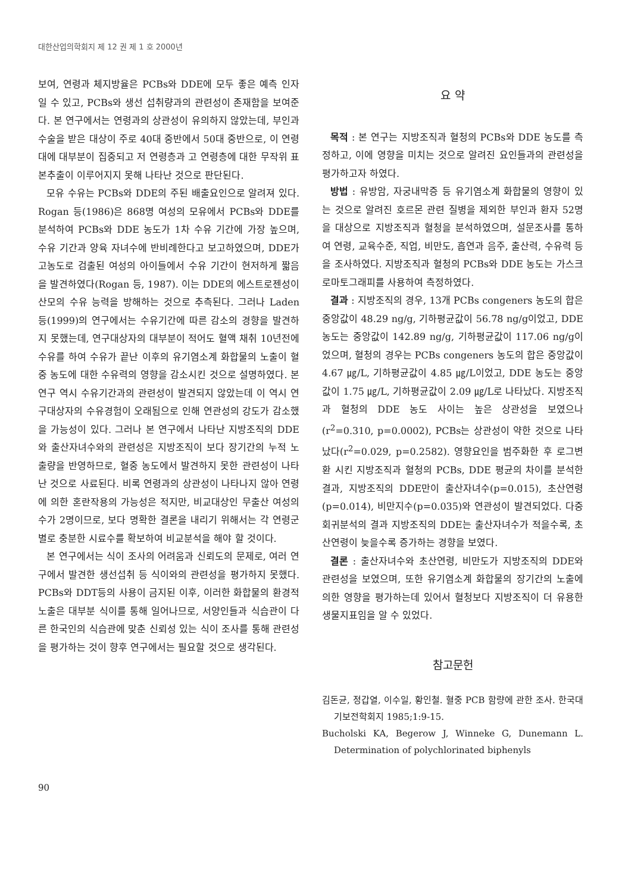대한산업의학회지 제 12 권 제 1 호 2000년
보여, 연령과 체지방율은 PCBs와 DDE에 모두 좋은 예측 인자일 수 있고, PCBs와 생선 섭취량과의 관련성이 존재함을 보여준다. 본 연구에서는 연령과의 상관성이 유의하지 않았는데, 부인과 수술을 받은 대상이 주로 40대 중반에서 50대 중반으로, 이 연령대에 대부분이 집중되고 저 연령층과 고 연령층에 대한 무작위 표본추출이 이루어지지 못해 나타난 것으로 판단된다.
모유 수유는 PCBs와 DDE의 주된 배출요인으로 알려져 있다. Rogan 등(1986)은 868명 여성의 모유에서 PCBs와 DDE를 분석하여 PCBs와 DDE 농도가 1차 수유 기간에 가장 높으며, 수유 기간과 양육 자녀수에 반비례한다고 보고하였으며, DDE가 고농도로 검출된 여성의 아이들에서 수유 기간이 현저하게 짧음을 발견하였다(Rogan 등, 1987). 이는 DDE의 에스트로젠성이 산모의 수유 능력을 방해하는 것으로 추측된다. 그러나 Laden 등(1999)의 연구에서는 수유기간에 따른 감소의 경향을 발견하지 못했는데, 연구대상자의 대부분이 적어도 혈액 채취 10년전에 수유를 하여 수유가 끝난 이후의 유기염소계 화합물의 노출이 혈중 농도에 대한 수유력의 영향을 감소시킨 것으로 설명하였다. 본 연구 역시 수유기간과의 관련성이 발견되지 않았는데 이 역시 연구대상자의 수유경험이 오래됨으로 인해 연관성의 강도가 감소했을 가능성이 있다. 그러나 본 연구에서 나타난 지방조직의 DDE와 출산자녀수와의 관련성은 지방조직이 보다 장기간의 누적 노출량을 반영하므로, 혈중 농도에서 발견하지 못한 관련성이 나타난 것으로 사료된다. 비록 연령과의 상관성이 나타나지 않아 연령에 의한 혼란작용의 가능성은 적지만, 비교대상인 무출산 여성의 수가 2명이므로, 보다 명확한 결론을 내리기 위해서는 각 연령군별로 충분한 시료수를 확보하여 비교분석을 해야 할 것이다.
본 연구에서는 식이 조사의 어려움과 신뢰도의 문제로, 여러 연구에서 발견한 생선섭취 등 식이와의 관련성을 평가하지 못했다. PCBs와 DDT등의 사용이 금지된 이후, 이러한 화합물의 환경적 노출은 대부분 식이를 통해 일어나므로, 서양인들과 식습관이 다른 한국인의 식습관에 맞춘 신뢰성 있는 식이 조사를 통해 관련성을 평가하는 것이 향후 연구에서는 필요할 것으로 생각된다.
요 약
목적 : 본 연구는 지방조직과 혈청의 PCBs와 DDE 농도를 측정하고, 이에 영향을 미치는 것으로 알려진 요인들과의 관련성을 평가하고자 하였다.
방법 : 유방암, 자궁내막증 등 유기염소계 화합물의 영향이 있는 것으로 알려진 호르몬 관련 질병을 제외한 부인과 환자 52명을 대상으로 지방조직과 혈청을 분석하였으며, 설문조사를 통하여 연령, 교육수준, 직업, 비만도, 흡연과 음주, 출산력, 수유력 등을 조사하였다. 지방조직과 혈청의 PCBs와 DDE 농도는 가스크로마토그래피를 사용하여 측정하였다.
결과 : 지방조직의 경우, 13개 PCBs congeners 농도의 합은 중앙값이 48.29 ng/g, 기하평균값이 56.78 ng/g이었고, DDE 농도는 중앙값이 142.89 ng/g, 기하평균값이 117.06 ng/g이었으며, 혈청의 경우는 PCBs congeners 농도의 합은 중앙값이 4.67 ㎍/L, 기하평균값이 4.85 ㎍/L이었고, DDE 농도는 중앙값이 1.75 ㎍/L, 기하평균값이 2.09 ㎍/L로 나타났다. 지방조직과 혈청의 DDE 농도 사이는 높은 상관성을 보였으나(r<sup>2</sup>=0.310, p=0.0002), PCBs는 상관성이 약한 것으로 나타났다(r<sup>2</sup>=0.029, p=0.2582). 영향요인을 범주화한 후 로그변환 시킨 지방조직과 혈청의 PCBs, DDE 평균의 차이를 분석한 결과, 지방조직의 DDE만이 출산자녀수(p=0.015), 초산연령(p=0.014), 비만지수(p=0.035)와 연관성이 발견되었다. 다중회귀분석의 결과 지방조직의 DDE는 출산자녀수가 적을수록, 초산연령이 늦을수록 증가하는 경향을 보였다.
결론 : 출산자녀수와 초산연령, 비만도가 지방조직의 DDE와 관련성을 보였으며, 또한 유기염소계 화합물의 장기간의 노출에 의한 영향을 평가하는데 있어서 혈청보다 지방조직이 더 유용한 생물지표임을 알 수 있었다.
참고문헌
김돈균, 정갑열, 이수일, 황인철. 혈중 PCB 함량에 관한 조사. 한국대기보전학회지 1985;1:9-15.
Bucholski KA, Begerow J, Winneke G, Dunemann L. Determination of polychlorinated biphenyls
90